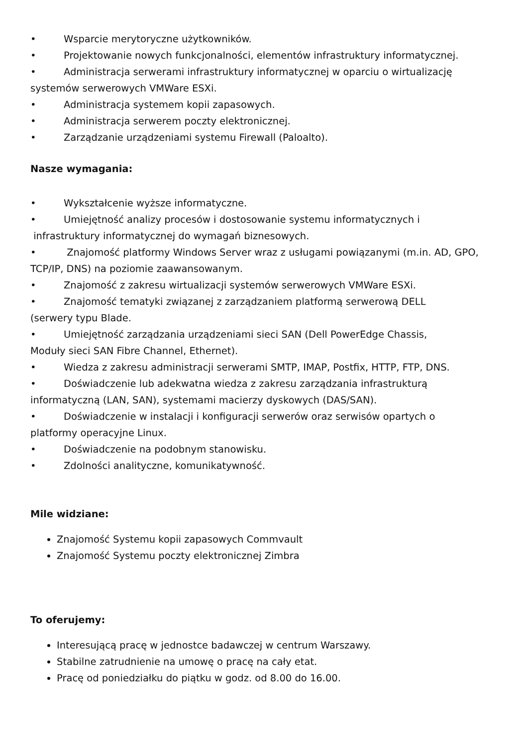• Wsparcie merytoryczne użytkowników.
• Projektowanie nowych funkcjonalności, elementów infrastruktury informatycznej.
• Administracja serwerami infrastruktury informatycznej w oparciu o wirtualizację systemów serwerowych VMWare ESXi.
• Administracja systemem kopii zapasowych.
• Administracja serwerem poczty elektronicznej.
• Zarządzanie urządzeniami systemu Firewall (Paloalto).
Nasze wymagania:
• Wykształcenie wyższe informatyczne.
• Umiejętność analizy procesów i dostosowanie systemu informatycznych i
infrastruktury informatycznej do wymagań biznesowych.
• Znajomość platformy Windows Server wraz z usługami powiązanymi (m.in. AD, GPO, TCP/IP, DNS) na poziomie zaawansowanym.
• Znajomość z zakresu wirtualizacji systemów serwerowych VMWare ESXi.
• Znajomość tematyki związanej z zarządzaniem platformą serwerową DELL
(serwery typu Blade.
• Umiejętność zarządzania urządzeniami sieci SAN (Dell PowerEdge Chassis,
Moduły sieci SAN Fibre Channel, Ethernet).
• Wiedza z zakresu administracji serwerami SMTP, IMAP, Postfix, HTTP, FTP, DNS.
• Doświadczenie lub adekwatna wiedza z zakresu zarządzania infrastrukturą
informatyczną (LAN, SAN), systemami macierzy dyskowych (DAS/SAN).
• Doświadczenie w instalacji i konfiguracji serwerów oraz serwisów opartych o
platformy operacyjne Linux.
• Doświadczenie na podobnym stanowisku.
• Zdolności analityczne, komunikatywność.
Mile widziane:
Znajomość Systemu kopii zapasowych Commvault
Znajomość Systemu poczty elektronicznej Zimbra
To oferujemy:
Interesującą pracę w jednostce badawczej w centrum Warszawy.
Stabilne zatrudnienie na umowę o pracę na cały etat.
Pracę od poniedziałku do piątku w godz. od 8.00 do 16.00.